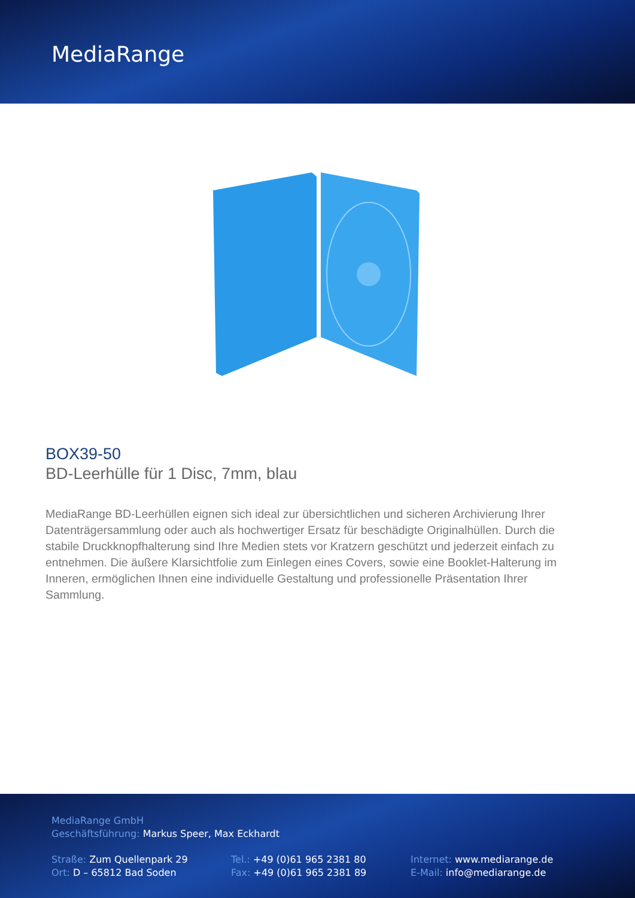MediaRange
BOX39-50
BD-Leerhülle für 1 Disc, 7mm, blau
MediaRange BD-Leerhüllen eignen sich ideal zur übersichtlichen und sicheren Archivierung Ihrer Datenträgersammlung oder auch als hochwertiger Ersatz für beschädigte Originalhüllen. Durch die stabile Druckknopfhalterung sind Ihre Medien stets vor Kratzern geschützt und jederzeit einfach zu entnehmen. Die äußere Klarsichtfolie zum Einlegen eines Covers, sowie eine Booklet-Halterung im Inneren, ermöglichen Ihnen eine individuelle Gestaltung und professionelle Präsentation Ihrer Sammlung.
MediaRange GmbH
Geschäftsführung: Markus Speer, Max Eckhardt
Straße: Zum Quellenpark 29
Ort: D – 65812 Bad Soden
Tel.: +49 (0)61 965 2381 80
Fax: +49 (0)61 965 2381 89
Internet: www.mediarange.de
E-Mail: info@mediarange.de